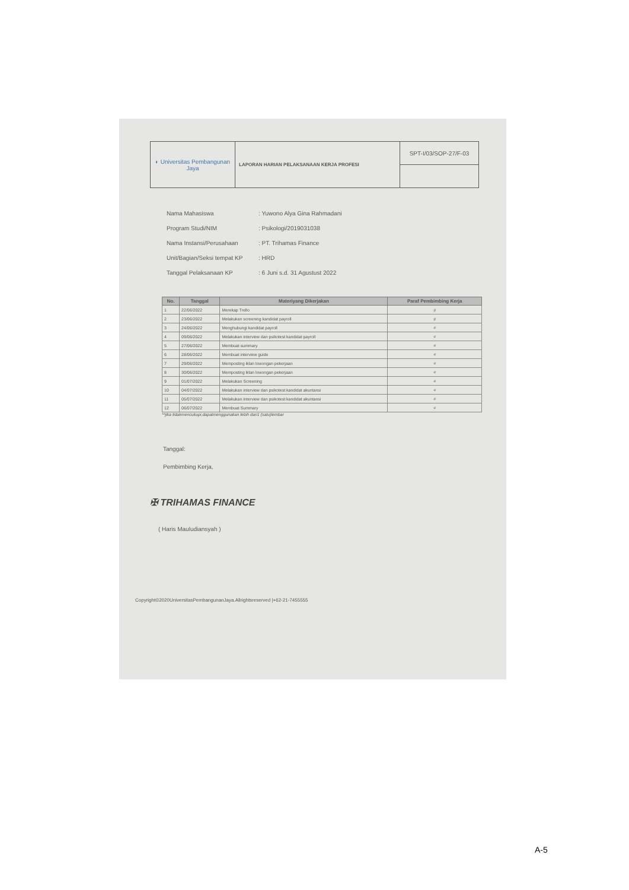| ◐ Universitas Pembangunan Jaya | LAPORAN HARIAN PELAKSANAAN KERJA PROFESI | SPT-I/03/SOP-27/F-03 |
Nama Mahasiswa: Yuwono Alya Gina Rahmadani
Program Studi/NIM: Psikologi/2019031038
Nama Instansi/Perusahaan: PT. Trihamas Finance
Unit/Bagian/Seksi tempat KP: HRD
Tanggal Pelaksanaan KP: 6 Juni s.d. 31 Agustust 2022
| No. | Tanggal | Materiyang Dikerjakan | Paraf Pembimbing Kerja |
| --- | --- | --- | --- |
| 1 | 22/06/2022 | Merekap Trello | g |
| 2 | 23/06/2022 | Melakukan screening kandidat payroll | g |
| 3 | 24/06/2022 | Menghubungi kandidat payroll | a |
| 4 | 09/06/2022 | Melakukan interview dan psikotest kandidat payroll | a |
| 5 | 27/06/2022 | Membuat summary | a |
| 6 | 28/06/2022 | Membuat interview guide | a |
| 7 | 29/06/2022 | Memposting iklan lowongan pekerjaan | a |
| 8 | 30/06/2022 | Memposting iklan lowongan pekerjaan | a |
| 9 | 01/07/2022 | Melakukan Screening | a |
| 10 | 04/07/2022 | Melakukan interview dan psikotest kandidat akuntansi | a |
| 11 | 05/07/2022 | Melakukan interview dan psikotest kandidat akuntansi | a |
| 12 | 06/07/2022 | Membuat Summary | a |
**jika tidakmencukupi,dapatmenggunakan lebih dari1 (satu)lembar
Tanggal:
Pembimbing Kerja,
✠ TRIHAMAS FINANCE
( Haris Mauludiansyah )
Copyright©2020UniversitasPembangunanJaya.Allrightsreserved |+62-21-7455555
A-5